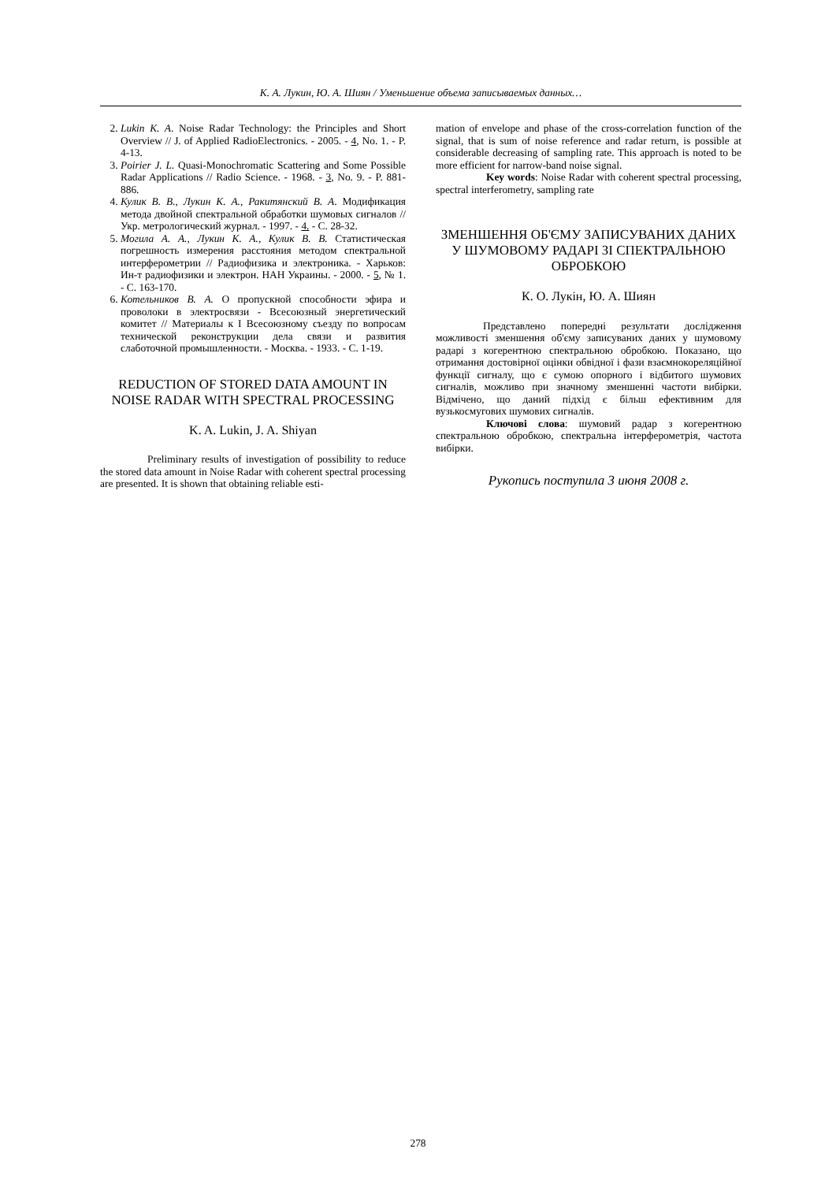К. А. Лукин, Ю. А. Шиян / Уменьшение объема записываемых данных…
2. Lukin K. A. Noise Radar Technology: the Principles and Short Overview // J. of Applied RadioElectronics. - 2005. - 4, No. 1. - P. 4-13.
3. Poirier J. L. Quasi-Monochromatic Scattering and Some Possible Radar Applications // Radio Science. - 1968. - 3, No. 9. - P. 881-886.
4. Кулик В. В., Лукин К. А., Ракитянский В. А. Модификация метода двойной спектральной обработки шумовых сигналов // Укр. метрологический журнал. - 1997. - 4. - С. 28-32.
5. Могила А. А., Лукин К. А., Кулик В. В. Статистическая погрешность измерения расстояния методом спектральной интерферометрии // Радиофизика и электроника. - Харьков: Ин-т радиофизики и электрон. НАН Украины. - 2000. - 5, № 1. - С. 163-170.
6. Котельников В. А. О пропускной способности эфира и проволоки в электросвязи - Всесоюзный энергетический комитет // Материалы к I Всесоюзному съезду по вопросам технической реконструкции дела связи и развития слаботочной промышленности. - Москва. - 1933. - С. 1-19.
REDUCTION OF STORED DATA AMOUNT IN NOISE RADAR WITH SPECTRAL PROCESSING
K. A. Lukin, J. A. Shiyan
Preliminary results of investigation of possibility to reduce the stored data amount in Noise Radar with coherent spectral processing are presented. It is shown that obtaining reliable esti-
mation of envelope and phase of the cross-correlation function of the signal, that is sum of noise reference and radar return, is possible at considerable decreasing of sampling rate. This approach is noted to be more efficient for narrow-band noise signal.
Key words: Noise Radar with coherent spectral processing, spectral interferometry, sampling rate
ЗМЕНШЕННЯ ОБ'ЄМУ ЗАПИСУВАНИХ ДАНИХ У ШУМОВОМУ РАДАРІ ЗІ СПЕКТРАЛЬНОЮ ОБРОБКОЮ
К. О. Лукін, Ю. А. Шиян
Представлено попередні результати дослідження можливості зменшення об'єму записуваних даних у шумовому радарі з когерентною спектральною обробкою. Показано, що отримання достовірної оцінки обвідної і фази взаємнокореляційної функції сигналу, що є сумою опорного і відбитого шумових сигналів, можливо при значному зменшенні частоти вибірки. Відмічено, що даний підхід є більш ефективним для вузькосмугових шумових сигналів.
Ключові слова: шумовий радар з когерентною спектральною обробкою, спектральна інтерферометрія, частота вибірки.
Рукопись поступила 3 июня 2008 г.
278